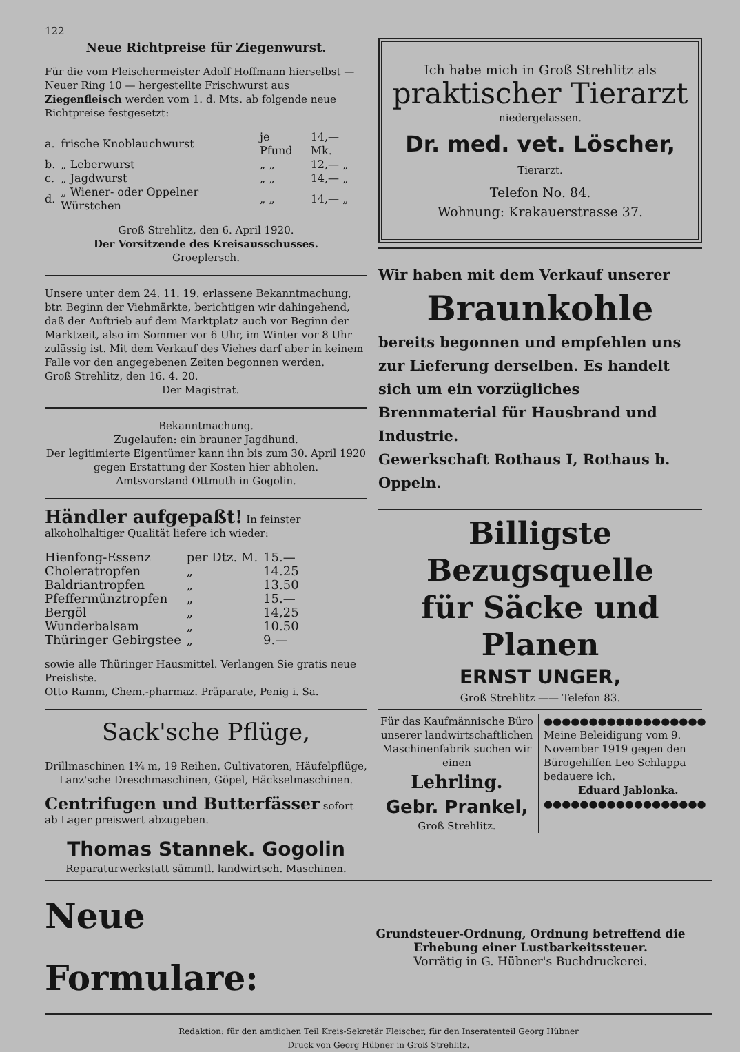122
Neue Richtpreise für Ziegenwurst.
Für die vom Fleischermeister Adolf Hoffmann hierselbst — Neuer Ring 10 — hergestellte Frischwurst aus Ziegenfleisch werden vom 1. d. Mts. ab folgende neue Richtpreise festgesetzt:
| a. | frische Knoblauchwurst | je Pfund | 14,— Mk. |
| b. | „ Leberwurst | „ „ | 12,— „ |
| c. | „ Jagdwurst | „ „ | 14,— „ |
| d. | „ Wiener- oder Oppelner Würstchen | „ „ | 14,— „ |
Groß Strehlitz, den 6. April 1920.
Der Vorsitzende des Kreisausschusses.
Groeplersch.
Unsere unter dem 24. 11. 19. erlassene Bekanntmachung, btr. Beginn der Viehmärkte, berichtigen wir dahingehend, daß der Auftrieb auf dem Marktplatz auch vor Beginn der Marktzeit, also im Sommer vor 6 Uhr, im Winter vor 8 Uhr zulässig ist. Mit dem Verkauf des Viehes darf aber in keinem Falle vor den angegebenen Zeiten begonnen werden.
Groß Strehlitz, den 16. 4. 20.
Der Magistrat.
Bekanntmachung.
Zugelaufen: ein brauner Jagdhund.
Der legitimierte Eigentümer kann ihn bis zum 30. April 1920 gegen Erstattung der Kosten hier abholen.
Amtsvorstand Ottmuth in Gogolin.
Händler aufgepaßt! In feinster alkoholhaltiger Qualität liefere ich wieder:
| Hienfong-Essenz | per Dtz. M. | 15.— |
| Choleratropfen | „ | 14.25 |
| Baldriantropfen | „ | 13.50 |
| Pfeffermünztropfen | „ | 15.— |
| Bergöl | „ | 14,25 |
| Wunderbalsam | „ | 10.50 |
| Thüringer Gebirgstee | „ | 9.— |
sowie alle Thüringer Hausmittel. Verlangen Sie gratis neue Preisliste.
Otto Ramm, Chem.-pharmaz. Präparate, Penig i. Sa.
Sack'sche Pflüge,
Drillmaschinen 1¾ m, 19 Reihen, Cultivatoren, Häufelpflüge, Lanz'sche Dreschmaschinen, Göpel, Häckselmaschinen.
Centrifugen und Butterfässer sofort ab Lager preiswert abzugeben.
Thomas Stannek. Gogolin
Reparaturwerkstatt sämmtl. landwirtsch. Maschinen.
Ich habe mich in Groß Strehlitz als
praktischer Tierarzt
niedergelassen.
Dr. med. vet. Löscher,
Tierarzt.
Telefon No. 84.
Wohnung: Krakauerstrasse 37.
Wir haben mit dem Verkauf unserer
Braunkohle
bereits begonnen und empfehlen uns zur Lieferung derselben. Es handelt sich um ein vorzügliches Brennmaterial für Hausbrand und Industrie.
Gewerkschaft Rothaus I, Rothaus b. Oppeln.
Billigste Bezugsquelle
für Säcke und Planen
ERNST UNGER,
Groß Strehlitz —— Telefon 83.
Für das Kaufmännische Büro unserer landwirtschaftlichen Maschinenfabrik suchen wir einen
Lehrling.
Gebr. Prankel,
Groß Strehlitz.
●●●●●●●●●●●●●●●●●●
Meine Beleidigung vom 9. November 1919 gegen den Bürogehilfen Leo Schlappa bedauere ich.
Eduard Jablonka.
●●●●●●●●●●●●●●●●●●
Neue Formulare:
Grundsteuer-Ordnung, Ordnung betreffend die Erhebung einer Lustbarkeitssteuer.
Vorrätig in G. Hübner's Buchdruckerei.
Redaktion: für den amtlichen Teil Kreis-Sekretär Fleischer, für den Inseratenteil Georg Hübner
Druck von Georg Hübner in Groß Strehlitz.